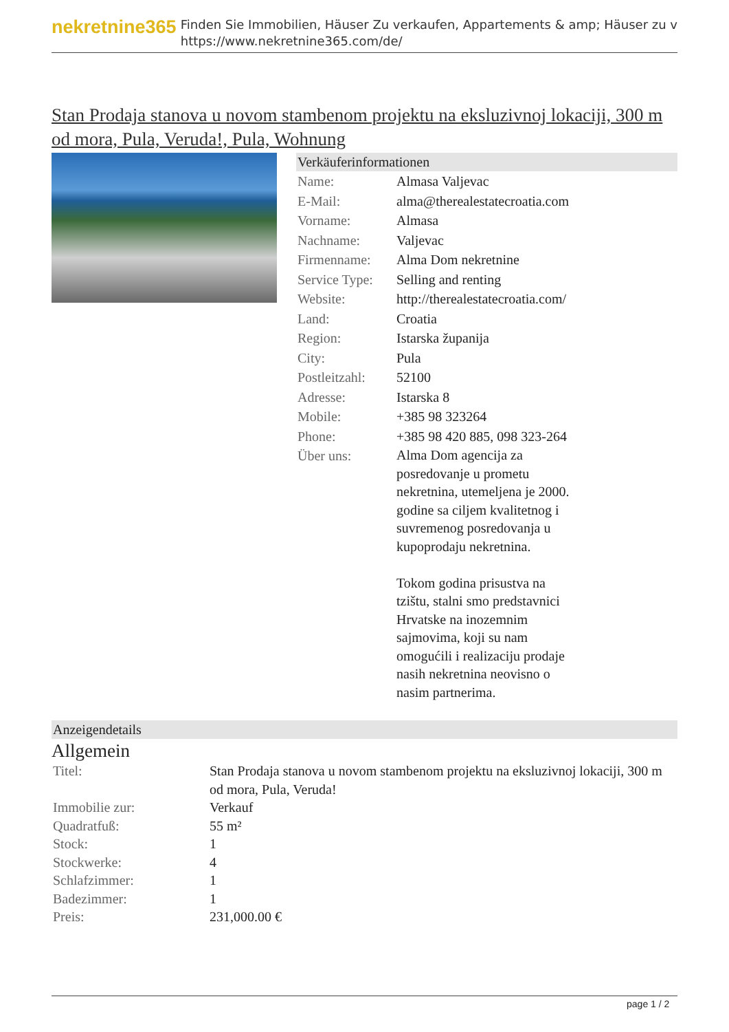nekretnine365
Finden Sie Immobilien, Häuser Zu verkaufen, Appartements & amp; Häuser zu v
https://www.nekretnine365.com/de/
Stan Prodaja stanova u novom stambenom projektu na eksluzivnoj lokaciji, 300 m od mora, Pula, Veruda!, Pula, Wohnung
Verkäuferinformationen
| Name: | Almasa Valjevac |
| E-Mail: | alma@therealestatecroatia.com |
| Vorname: | Almasa |
| Nachname: | Valjevac |
| Firmenname: | Alma Dom nekretnine |
| Service Type: | Selling and renting |
| Website: | http://therealestatecroatia.com/ |
| Land: | Croatia |
| Region: | Istarska županija |
| City: | Pula |
| Postleitzahl: | 52100 |
| Adresse: | Istarska 8 |
| Mobile: | +385 98 323264 |
| Phone: | +385 98 420 885, 098 323-264 |
| Über uns: | Alma Dom agencija za posredovanje u prometu nekretnina, utemeljena je 2000. godine sa ciljem kvalitetnog i suvremenog posredovanja u kupoprodaju nekretnina. Tokom godina prisustva na tzištu, stalni smo predstavnici Hrvatske na inozemnim sajmovima, koji su nam omogućili i realizaciju prodaje nasih nekretnina neovisno o nasim partnerima. |
Anzeigendetails
Allgemein
| Titel: | Stan Prodaja stanova u novom stambenom projektu na eksluzivnoj lokaciji, 300 m od mora, Pula, Veruda! |
| Immobilie zur: | Verkauf |
| Quadratfuß: | 55 m² |
| Stock: | 1 |
| Stockwerke: | 4 |
| Schlafzimmer: | 1 |
| Badezimmer: | 1 |
| Preis: | 231,000.00 € |
page 1 / 2